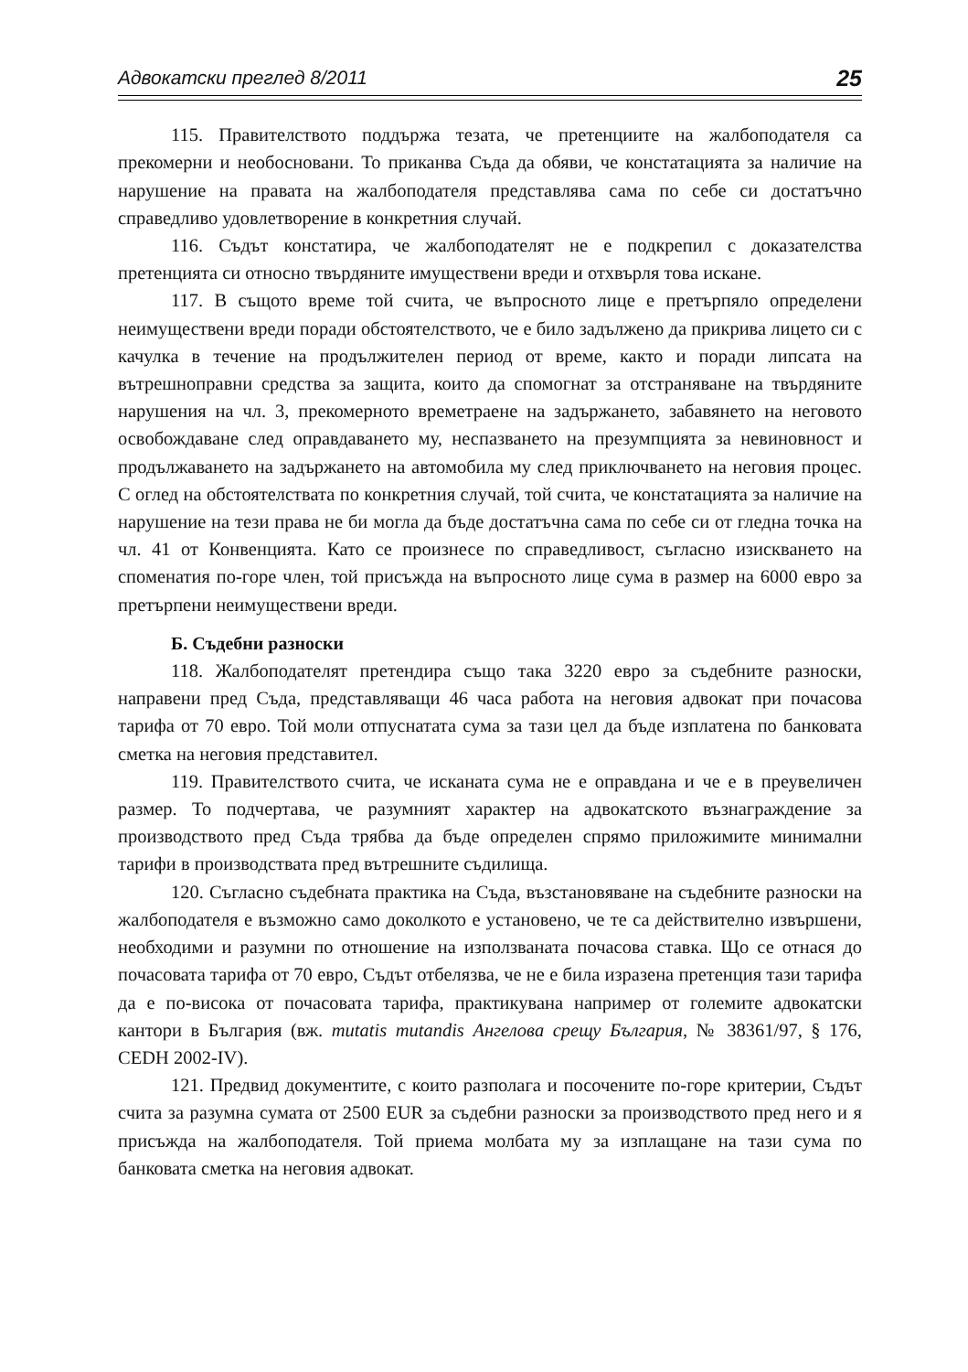Адвокатски преглед 8/2011 25
115. Правителството поддържа тезата, че претенциите на жалбоподателя са прекомерни и необосновани. То приканва Съда да обяви, че констатацията за наличие на нарушение на правата на жалбоподателя представлява сама по себе си достатъчно справедливо удовлетворение в конкретния случай.
116. Съдът констатира, че жалбоподателят не е подкрепил с доказателства претенцията си относно твърдяните имуществени вреди и отхвърля това искане.
117. В същото време той счита, че въпросното лице е претърпяло определени неимуществени вреди поради обстоятелството, че е било задължено да прикрива лицето си с качулка в течение на продължителен период от време, както и поради липсата на вътрешноправни средства за защита, които да спомогнат за отстраняване на твърдяните нарушения на чл. 3, прекомерното времетраене на задържането, забавянето на неговото освобождаване след оправдаването му, неспазването на презумпцията за невиновност и продължаването на задържането на автомобила му след приключването на неговия процес. С оглед на обстоятелствата по конкретния случай, той счита, че констатацията за наличие на нарушение на тези права не би могла да бъде достатъчна сама по себе си от гледна точка на чл. 41 от Конвенцията. Като се произнесе по справедливост, съгласно изискването на споменатия по-горе член, той присъжда на въпросното лице сума в размер на 6000 евро за претърпени неимуществени вреди.
Б. Съдебни разноски
118. Жалбоподателят претендира също така 3220 евро за съдебните разноски, направени пред Съда, представляващи 46 часа работа на неговия адвокат при почасова тарифа от 70 евро. Той моли отпуснатата сума за тази цел да бъде изплатена по банковата сметка на неговия представител.
119. Правителството счита, че исканата сума не е оправдана и че е в преувеличен размер. То подчертава, че разумният характер на адвокатското възнаграждение за производството пред Съда трябва да бъде определен спрямо приложимите минимални тарифи в производствата пред вътрешните съдилища.
120. Съгласно съдебната практика на Съда, възстановяване на съдебните разноски на жалбоподателя е възможно само доколкото е установено, че те са действително извършени, необходими и разумни по отношение на използваната почасова ставка. Що се отнася до почасовата тарифа от 70 евро, Съдът отбелязва, че не е била изразена претенция тази тарифа да е по-висока от почасовата тарифа, практикувана например от големите адвокатски кантори в България (вж. mutatis mutandis Ангелова срещу България, № 38361/97, § 176, CEDH 2002-IV).
121. Предвид документите, с които разполага и посочените по-горе критерии, Съдът счита за разумна сумата от 2500 EUR за съдебни разноски за производството пред него и я присъжда на жалбоподателя. Той приема молбата му за изплащане на тази сума по банковата сметка на неговия адвокат.